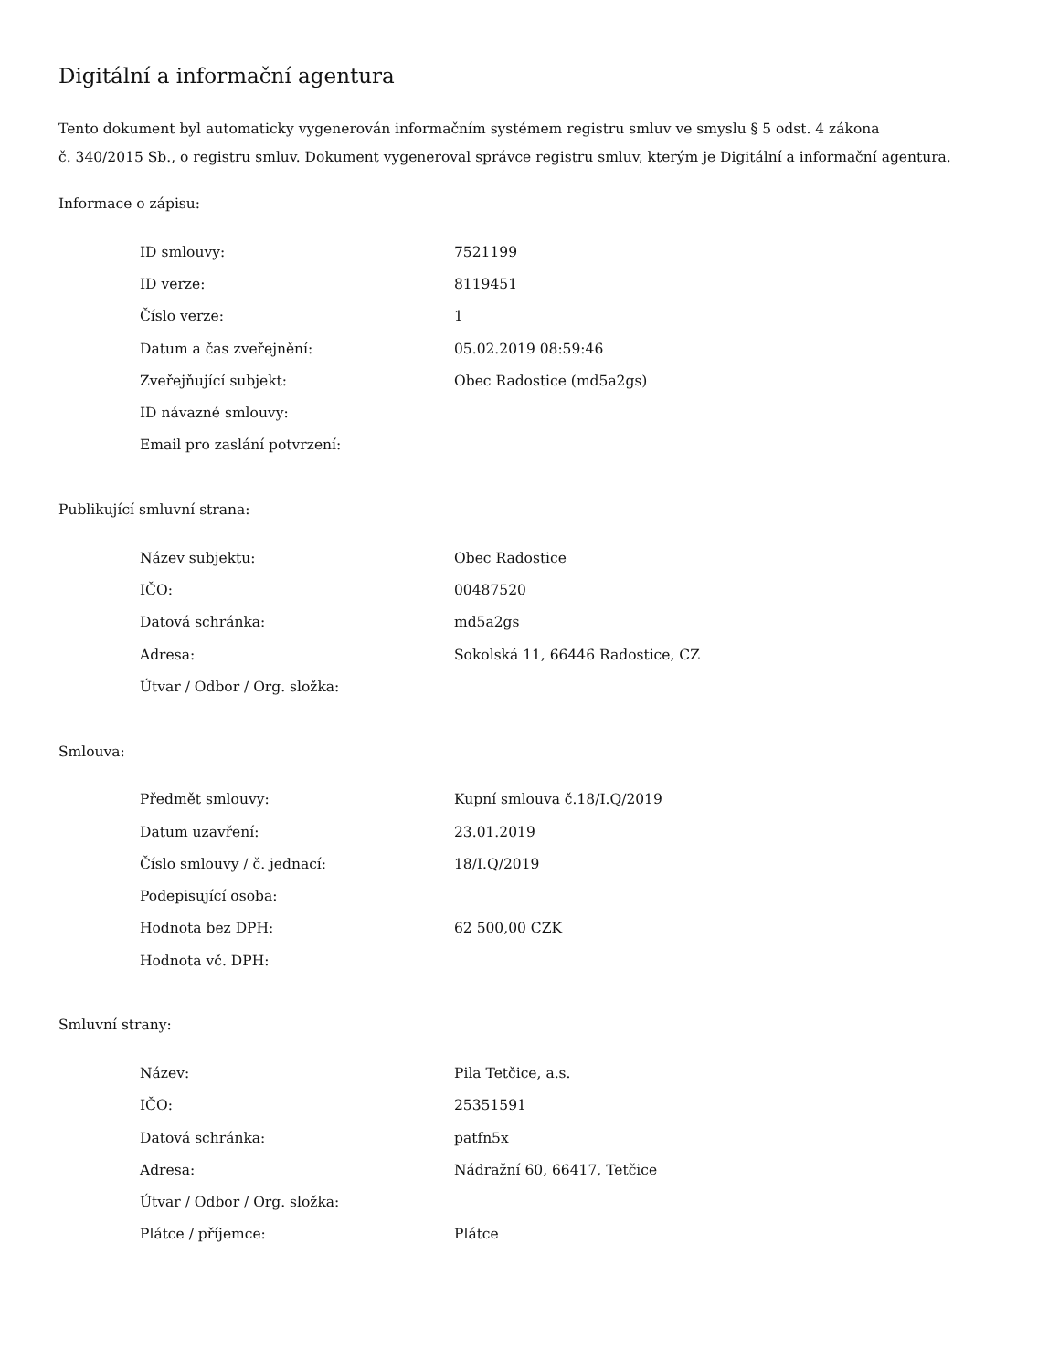Digitální a informační agentura
Tento dokument byl automaticky vygenerován informačním systémem registru smluv ve smyslu § 5 odst. 4 zákona
č. 340/2015 Sb., o registru smluv. Dokument vygeneroval správce registru smluv, kterým je Digitální a informační agentura.
Informace o zápisu:
| ID smlouvy: | 7521199 |
| ID verze: | 8119451 |
| Číslo verze: | 1 |
| Datum a čas zveřejnění: | 05.02.2019 08:59:46 |
| Zveřejňující subjekt: | Obec Radostice (md5a2gs) |
| ID návazné smlouvy: | |
| Email pro zaslání potvrzení: | |
Publikující smluvní strana:
| Název subjektu: | Obec Radostice |
| IČO: | 00487520 |
| Datová schránka: | md5a2gs |
| Adresa: | Sokolská 11, 66446 Radostice, CZ |
| Útvar / Odbor / Org. složka: | |
Smlouva:
| Předmět smlouvy: | Kupní smlouva č.18/I.Q/2019 |
| Datum uzavření: | 23.01.2019 |
| Číslo smlouvy / č. jednací: | 18/I.Q/2019 |
| Podepisující osoba: | |
| Hodnota bez DPH: | 62 500,00 CZK |
| Hodnota vč. DPH: | |
Smluvní strany:
| Název: | Pila Tetčice, a.s. |
| IČO: | 25351591 |
| Datová schránka: | patfn5x |
| Adresa: | Nádražní 60, 66417, Tetčice |
| Útvar / Odbor / Org. složka: | |
| Plátce / příjemce: | Plátce |